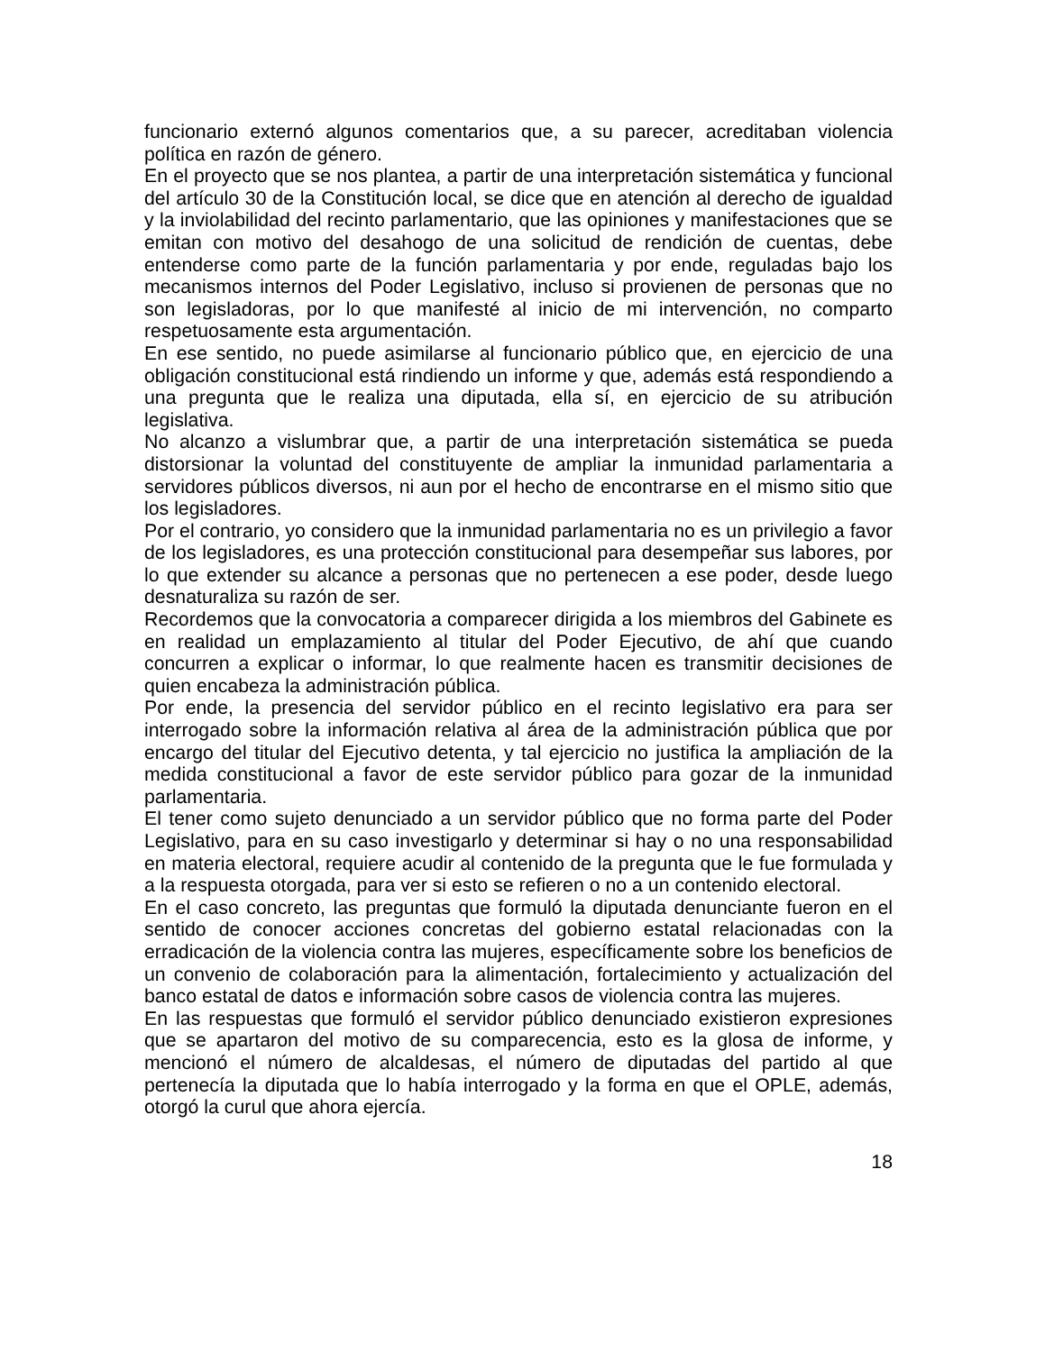funcionario externó algunos comentarios que, a su parecer, acreditaban violencia política en razón de género.
En el proyecto que se nos plantea, a partir de una interpretación sistemática y funcional del artículo 30 de la Constitución local, se dice que en atención al derecho de igualdad y la inviolabilidad del recinto parlamentario, que las opiniones y manifestaciones que se emitan con motivo del desahogo de una solicitud de rendición de cuentas, debe entenderse como parte de la función parlamentaria y por ende, reguladas bajo los mecanismos internos del Poder Legislativo, incluso si provienen de personas que no son legisladoras, por lo que manifesté al inicio de mi intervención, no comparto respetuosamente esta argumentación.
En ese sentido, no puede asimilarse al funcionario público que, en ejercicio de una obligación constitucional está rindiendo un informe y que, además está respondiendo a una pregunta que le realiza una diputada, ella sí, en ejercicio de su atribución legislativa.
No alcanzo a vislumbrar que, a partir de una interpretación sistemática se pueda distorsionar la voluntad del constituyente de ampliar la inmunidad parlamentaria a servidores públicos diversos, ni aun por el hecho de encontrarse en el mismo sitio que los legisladores.
Por el contrario, yo considero que la inmunidad parlamentaria no es un privilegio a favor de los legisladores, es una protección constitucional para desempeñar sus labores, por lo que extender su alcance a personas que no pertenecen a ese poder, desde luego desnaturaliza su razón de ser.
Recordemos que la convocatoria a comparecer dirigida a los miembros del Gabinete es en realidad un emplazamiento al titular del Poder Ejecutivo, de ahí que cuando concurren a explicar o informar, lo que realmente hacen es transmitir decisiones de quien encabeza la administración pública.
Por ende, la presencia del servidor público en el recinto legislativo era para ser interrogado sobre la información relativa al área de la administración pública que por encargo del titular del Ejecutivo detenta, y tal ejercicio no justifica la ampliación de la medida constitucional a favor de este servidor público para gozar de la inmunidad parlamentaria.
El tener como sujeto denunciado a un servidor público que no forma parte del Poder Legislativo, para en su caso investigarlo y determinar si hay o no una responsabilidad en materia electoral, requiere acudir al contenido de la pregunta que le fue formulada y a la respuesta otorgada, para ver si esto se refieren o no a un contenido electoral.
En el caso concreto, las preguntas que formuló la diputada denunciante fueron en el sentido de conocer acciones concretas del gobierno estatal relacionadas con la erradicación de la violencia contra las mujeres, específicamente sobre los beneficios de un convenio de colaboración para la alimentación, fortalecimiento y actualización del banco estatal de datos e información sobre casos de violencia contra las mujeres.
En las respuestas que formuló el servidor público denunciado existieron expresiones que se apartaron del motivo de su comparecencia, esto es la glosa de informe, y mencionó el número de alcaldesas, el número de diputadas del partido al que pertenecía la diputada que lo había interrogado y la forma en que el OPLE, además, otorgó la curul que ahora ejercía.
18